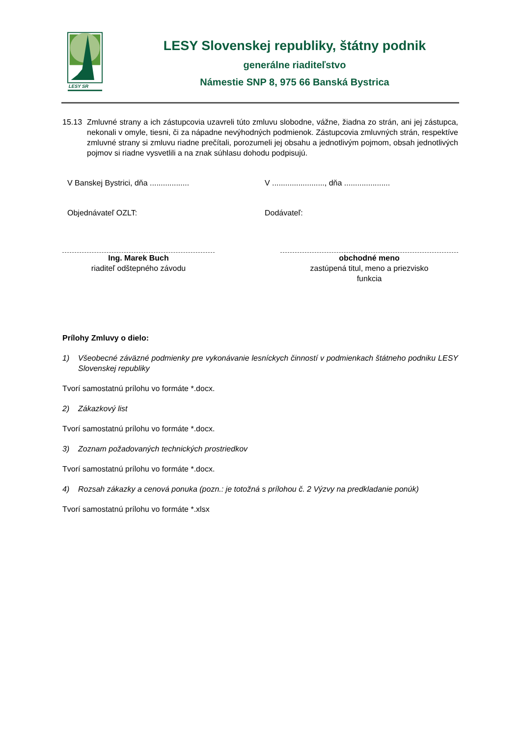LESY SR
LESY Slovenskej republiky, štátny podnik
generálne riaditeľstvo
Námestie SNP 8, 975 66 Banská Bystrica
15.13 Zmluvné strany a ich zástupcovia uzavreli túto zmluvu slobodne, vážne, žiadna zo strán, ani jej zástupca, nekonali v omyle, tiesni, či za nápadne nevýhodných podmienok. Zástupcovia zmluvných strán, respektíve zmluvné strany si zmluvu riadne prečítali, porozumeli jej obsahu a jednotlivým pojmom, obsah jednotlivých pojmov si riadne vysvetlili a na znak súhlasu dohodu podpisujú.
V Banskej Bystrici, dňa ..................
V ........................, dňa .....................
Objednávateľ OZLT: Dodávateľ:
Ing. Marek Buch
riaditeľ odštepného závodu
obchodné meno
zastúpená titul, meno a priezvisko
funkcia
Prílohy Zmluvy o dielo:
1) Všeobecné záväzné podmienky pre vykonávanie lesníckych činností v podmienkach štátneho podniku LESY Slovenskej republiky
Tvorí samostatnú prílohu vo formáte *.docx.
2) Zákazkový list
Tvorí samostatnú prílohu vo formáte *.docx.
3) Zoznam požadovaných technických prostriedkov
Tvorí samostatnú prílohu vo formáte *.docx.
4) Rozsah zákazky a cenová ponuka (pozn.: je totožná s prílohou č. 2 Výzvy na predkladanie ponúk)
Tvorí samostatnú prílohu vo formáte *.xlsx